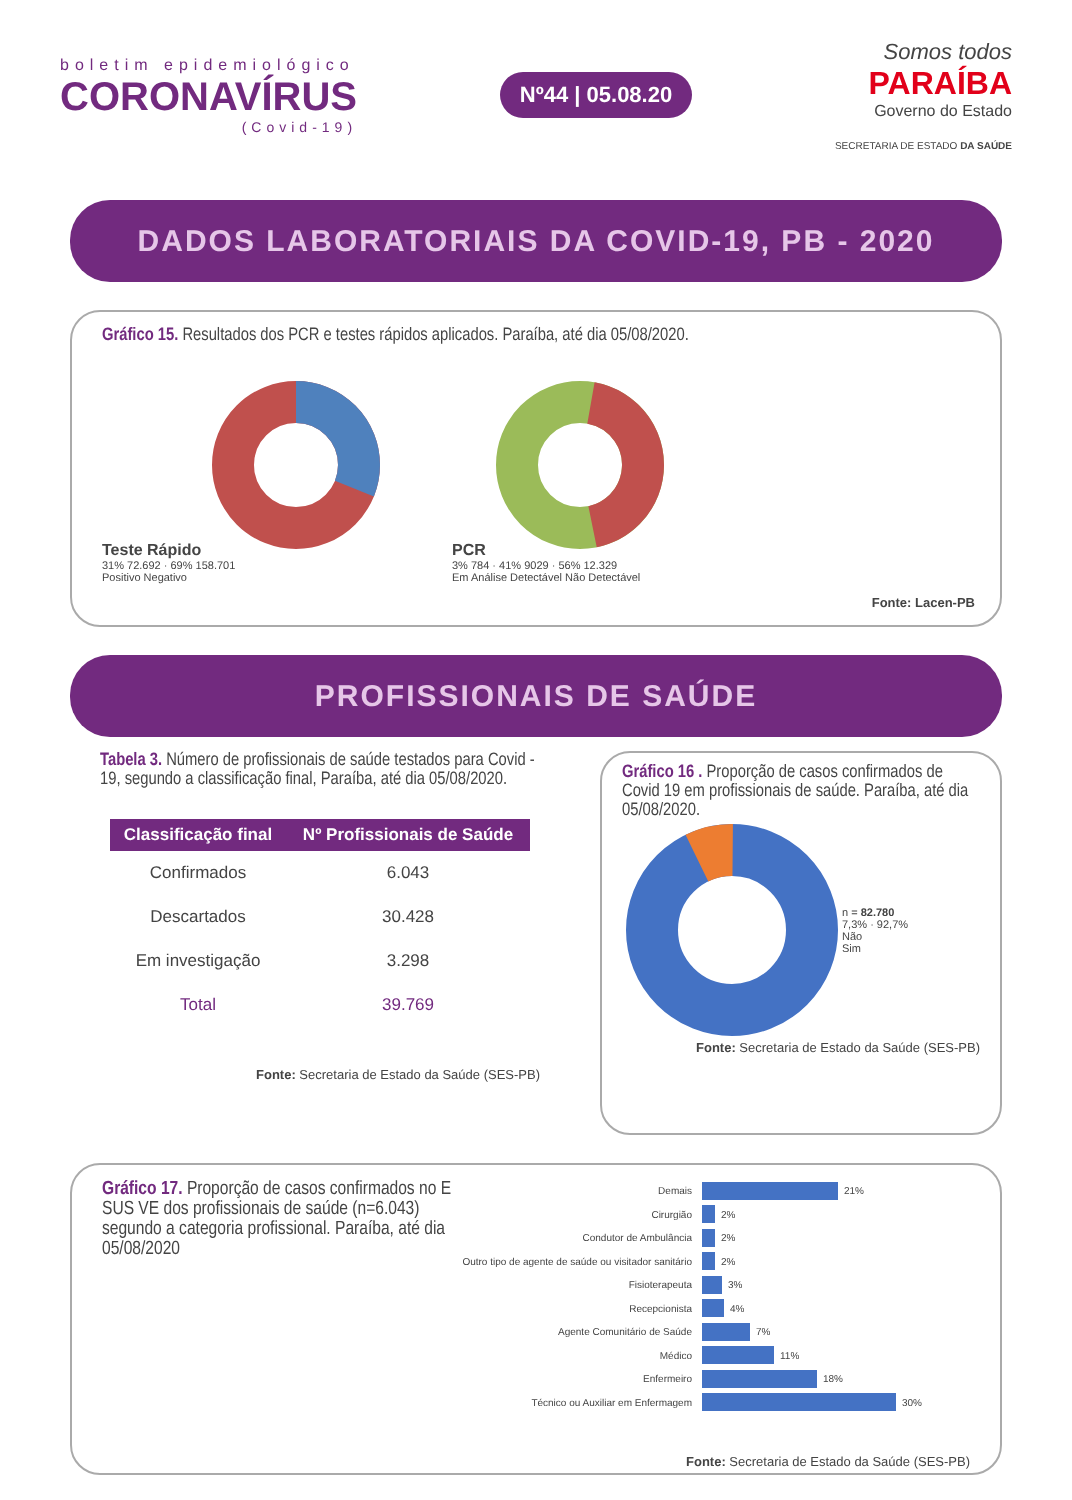boletim epidemiológico
CORONAVÍRUS
(Covid-19)
Nº44 | 05.08.20
Somos todos
PARAÍBA
Governo do Estado
SECRETARIA DE ESTADO DA SAÚDE
DADOS LABORATORIAIS DA COVID-19, PB - 2020
Gráfico 15. Resultados dos PCR e testes rápidos aplicados. Paraíba, até dia 05/08/2020.
Teste Rápido
31% 72.692 · 69% 158.701
Positivo Negativo
PCR
3% 784 · 41% 9029 · 56% 12.329
Em Análise Detectável Não Detectável
Fonte: Lacen-PB
PROFISSIONAIS DE SAÚDE
Tabela 3. Número de profissionais de saúde testados para Covid - 19, segundo a classificação final, Paraíba, até dia 05/08/2020.
| Classificação final | Nº Profissionais de Saúde |
| --- | --- |
| Confirmados | 6.043 |
| Descartados | 30.428 |
| Em investigação | 3.298 |
| Total | 39.769 |
Fonte: Secretaria de Estado da Saúde (SES-PB)
Gráfico 16 . Proporção de casos confirmados de Covid 19 em profissionais de saúde. Paraíba, até dia 05/08/2020.
n = 82.780
7,3% · 92,7%
Não
Sim
Fonte: Secretaria de Estado da Saúde (SES-PB)
Gráfico 17. Proporção de casos confirmados no E SUS VE dos profissionais de saúde (n=6.043) segundo a categoria profissional. Paraíba, até dia 05/08/2020
Demais 21%
Cirurgião 2%
Condutor de Ambulância 2%
Outro tipo de agente de saúde ou visitador sanitário 2%
Fisioterapeuta 3%
Recepcionista 4%
Agente Comunitário de Saúde 7%
Médico 11%
Enfermeiro 18%
Técnico ou Auxiliar em Enfermagem 30%
Fonte: Secretaria de Estado da Saúde (SES-PB)